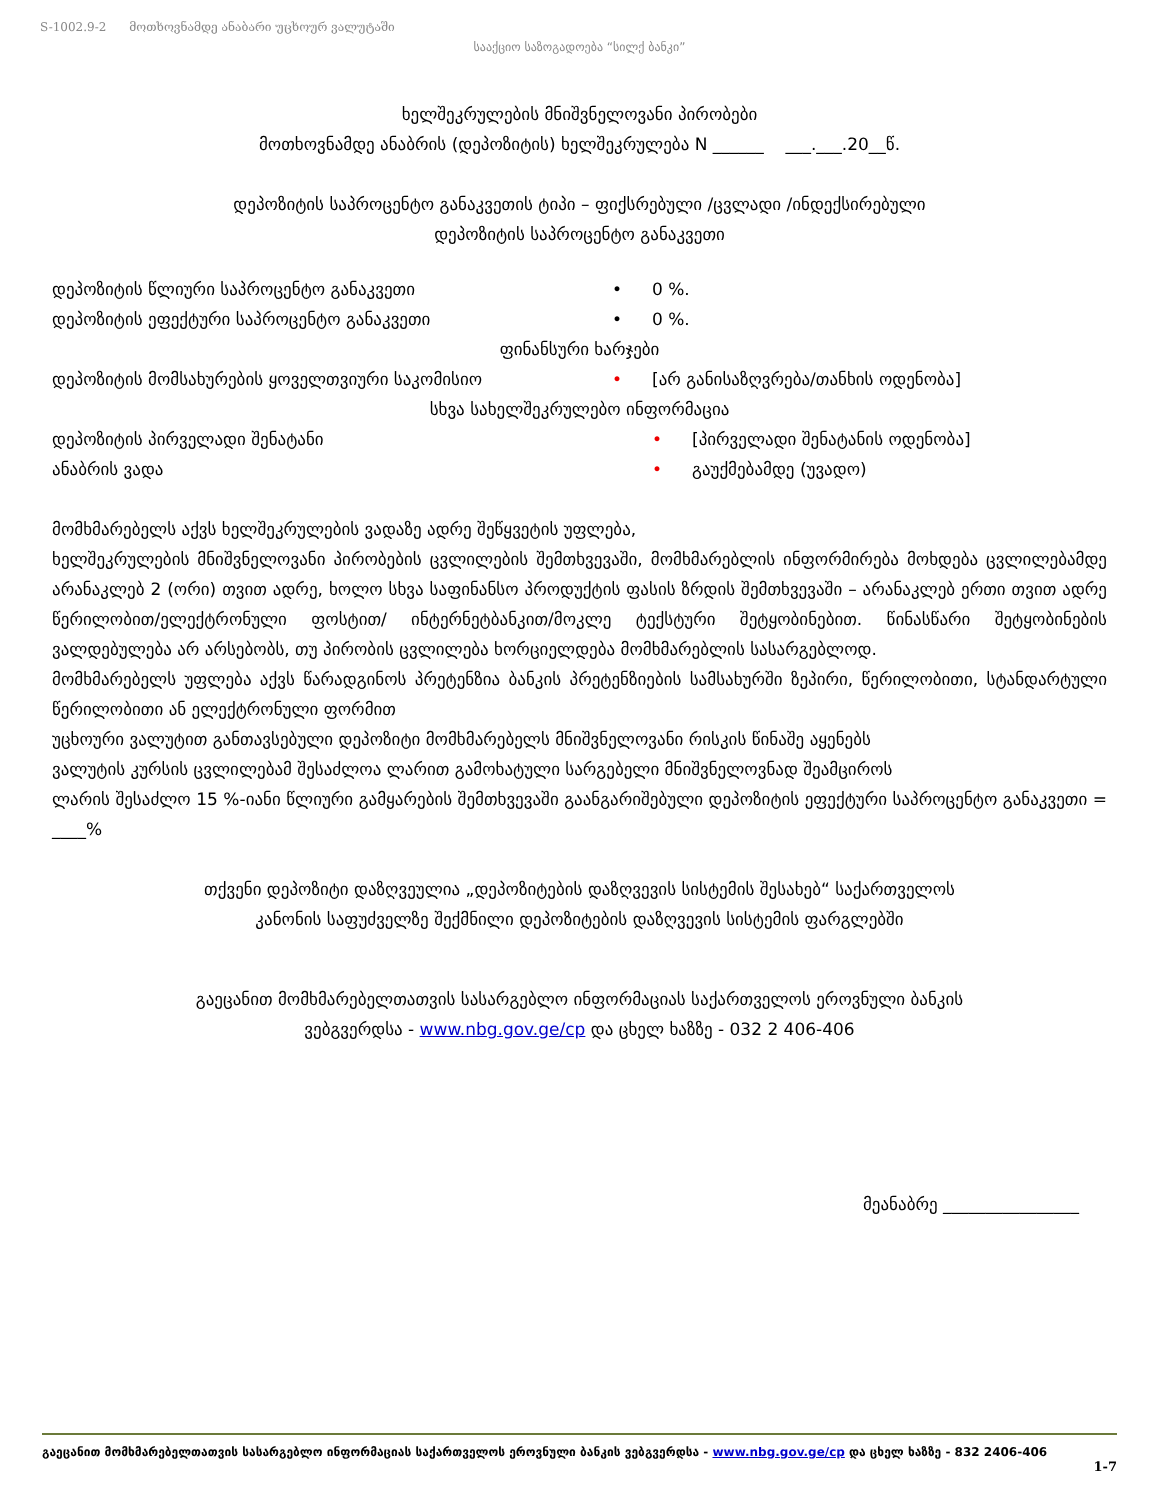S-1002.9-2 მოთხოვნამდე ანაბარი უცხოურ ვალუტაში
სააქციო საზოგადოება “სილქ ბანკი”
ხელშეკრულების მნიშვნელოვანი პირობები
მოთხოვნამდე ანაბრის (დეპოზიტის) ხელშეკრულება N ______ ___.___.20__წ.
დეპოზიტის საპროცენტო განაკვეთის ტიპი – ფიქსრებული /ცვლადი /ინდექსირებული
დეპოზიტის საპროცენტო განაკვეთი
დეპოზიტის წლიური საპროცენტო განაკვეთი • 0 %.
დეპოზიტის ეფექტური საპროცენტო განაკვეთი • 0 %.
ფინანსური ხარჯები
დეპოზიტის მომსახურების ყოველთვიური საკომისიო • [არ განისაზღვრება/თანხის ოდენობა]
სხვა სახელშეკრულებო ინფორმაცია
დეპოზიტის პირველადი შენატანი • [პირველადი შენატანის ოდენობა]
ანაბრის ვადა • გაუქმებამდე (უვადო)
მომხმარებელს აქვს ხელშეკრულების ვადაზე ადრე შეწყვეტის უფლება,
ხელშეკრულების მნიშვნელოვანი პირობების ცვლილების შემთხვევაში, მომხმარებლის ინფორმირება მოხდება ცვლილებამდე არანაკლებ 2 (ორი) თვით ადრე, ხოლო სხვა საფინანსო პროდუქტის ფასის ზრდის შემთხვევაში – არანაკლებ ერთი თვით ადრე წერილობით/ელექტრონული ფოსტით/ ინტერნეტბანკით/მოკლე ტექსტური შეტყობინებით. წინასწარი შეტყობინების ვალდებულება არ არსებობს, თუ პირობის ცვლილება ხორციელდება მომხმარებლის სასარგებლოდ.
მომხმარებელს უფლება აქვს წარადგინოს პრეტენზია ბანკის პრეტენზიების სამსახურში ზეპირი, წერილობითი, სტანდარტული წერილობითი ან ელექტრონული ფორმით
უცხოური ვალუტით განთავსებული დეპოზიტი მომხმარებელს მნიშვნელოვანი რისკის წინაშე აყენებს
ვალუტის კურსის ცვლილებამ შესაძლოა ლარით გამოხატული სარგებელი მნიშვნელოვნად შეამციროს
ლარის შესაძლო 15 %-იანი წლიური გამყარების შემთხვევაში გაანგარიშებული დეპოზიტის ეფექტური საპროცენტო განაკვეთი = ____%
თქვენი დეპოზიტი დაზღვეულია „დეპოზიტების დაზღვევის სისტემის შესახებ“ საქართველოს
კანონის საფუძველზე შექმნილი დეპოზიტების დაზღვევის სისტემის ფარგლებში
გაეცანით მომხმარებელთათვის სასარგებლო ინფორმაციას საქართველოს ეროვნული ბანკის
ვებგვერდსა - www.nbg.gov.ge/cp და ცხელ ხაზზე - 032 2 406-406
მეანაბრე ________________
გაეცანით მომხმარებელთათვის სასარგებლო ინფორმაციას საქართველოს ეროვნული ბანკის ვებგვერდსა - www.nbg.gov.ge/cp და ცხელ ხაზზე - 832 2406-406
1-7